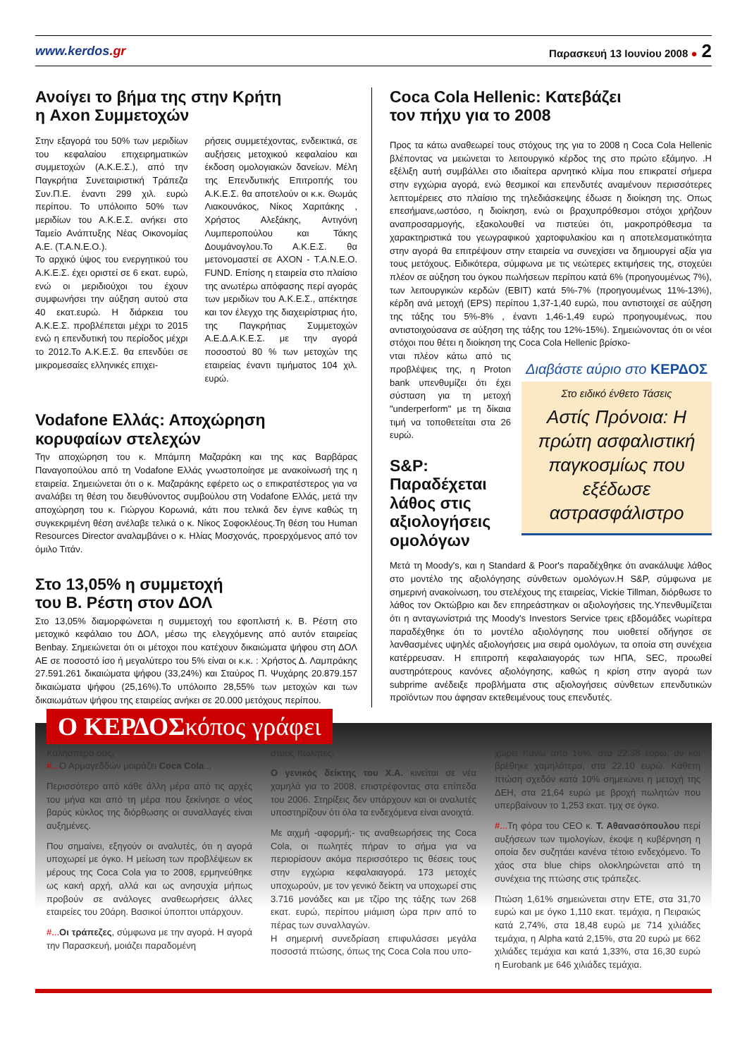www.kerdos.gr
Παρασκευή 13 Ιουνίου 2008 ● 2
Ανοίγει το βήμα της στην Κρήτη
η Axon Συμμετοχών
Στην εξαγορά του 50% των μεριδίων του κεφαλαίου επιχειρηματικών συμμετοχών (Α.Κ.Ε.Σ.), από την Παγκρήτια Συνεταιριστική Τράπεζα Συν.Π.Ε. έναντι 299 χιλ. ευρώ περίπου. Το υπόλοιπο 50% των μεριδίων του Α.Κ.Ε.Σ. ανήκει στο Ταμείο Ανάπτυξης Νέας Οικονομίας Α.Ε. (Τ.Α.Ν.Ε.Ο.).
Το αρχικό ύψος του ενεργητικού του Α.Κ.Ε.Σ. έχει οριστεί σε 6 εκατ. ευρώ, ενώ οι μεριδιούχοι του έχουν συμφωνήσει την αύξηση αυτού στα 40 εκατ.ευρώ. Η διάρκεια του Α.Κ.Ε.Σ. προβλέπεται μέχρι το 2015 ενώ η επενδυτική του περίοδος μέχρι το 2012.Το Α.Κ.Ε.Σ. θα επενδύει σε μικρομεσαίες ελληνικές επιχει-
ρήσεις συμμετέχοντας, ενδεικτικά, σε αυξήσεις μετοχικού κεφαλαίου και έκδοση ομολογιακών δανείων. Μέλη της Επενδυτικής Επιτροπής του Α.Κ.Ε.Σ. θα αποτελούν οι κ.κ. Θωμάς Λιακουνάκος, Νίκος Χαριτάκης , Χρήστος Αλεξάκης, Αντιγόνη Λυμπεροπούλου και Τάκης Δουμάνογλου.Το Α.Κ.Ε.Σ. θα μετονομαστεί σε AXON - Τ.Α.Ν.Ε.Ο. FUND. Επίσης η εταιρεία στο πλαίσιο της ανωτέρω απόφασης περί αγοράς των μεριδίων του Α.Κ.Ε.Σ., απέκτησε και τον έλεγχο της διαχειρίστριας ήτο, της Παγκρήτιας Συμμετοχών Α.Ε.Δ.Α.Κ.Ε.Σ. με την αγορά ποσοστού 80 % των μετοχών της εταιρείας έναντι τιμήματος 104 χιλ. ευρώ.
Vodafone Ελλάς: Αποχώρηση
κορυφαίων στελεχών
Την αποχώρηση του κ. Μπάμπη Μαζαράκη και της κας Βαρβάρας Παναγοπούλου από τη Vodafone Ελλάς γνωστοποίησε με ανακοίνωσή της η εταιρεία. Σημειώνεται ότι ο κ. Μαζαράκης εφέρετο ως ο επικρατέστερος για να αναλάβει τη θέση του διευθύνοντος συμβούλου στη Vodafone Ελλάς, μετά την αποχώρηση του κ. Γιώργου Κορωνιά, κάτι που τελικά δεν έγινε καθώς τη συγκεκριμένη θέση ανέλαβε τελικά ο κ. Νίκος Σοφοκλέους.Τη θέση του Human Resources Director αναλαμβάνει ο κ. Ηλίας Μοσχονάς, προερχόμενος από τον όμιλο Τιτάν.
Στο 13,05% η συμμετοχή
του Β. Ρέστη στον ΔΟΛ
Στο 13,05% διαμορφώνεται η συμμετοχή του εφοπλιστή κ. Β. Ρέστη στο μετοχικό κεφάλαιο του ΔΟΛ, μέσω της ελεγχόμενης από αυτόν εταιρείας Benbay. Σημειώνεται ότι οι μέτοχοι που κατέχουν δικαιώματα ψήφου στη ΔΟΛ ΑΕ σε ποσοστό ίσο ή μεγαλύτερο του 5% είναι οι κ.κ. : Χρήστος Δ. Λαμπράκης 27.591.261 δικαιώματα ψήφου (33,24%) και Σταύρος Π. Ψυχάρης 20.879.157 δικαιώματα ψήφου (25,16%).Το υπόλοιπο 28,55% των μετοχών και των δικαιωμάτων ψήφου της εταιρείας ανήκει σε 20.000 μετόχους περίπου.
Coca Cola Hellenic: Κατεβάζει
τον πήχυ για το 2008
Προς τα κάτω αναθεωρεί τους στόχους της για το 2008 η Coca Cola Hellenic βλέποντας να μειώνεται το λειτουργικό κέρδος της στο πρώτο εξάμηνο. .Η εξέλιξη αυτή συμβάλλει στο ιδιαίτερα αρνητικό κλίμα που επικρατεί σήμερα στην εγχώρια αγορά, ενώ θεσμικοί και επενδυτές αναμένουν περισσότερες λεπτομέρειες στο πλαίσιο της τηλεδιάσκεψης έδωσε η διοίκηση της. Οπως επεσήμανε,ωστόσο, η διοίκηση, ενώ οι βραχυπρόθεσμοι στόχοι χρήζουν αναπροσαρμογής, εξακολουθεί να πιστεύει ότι, μακροπρόθεσμα τα χαρακτηριστικά του γεωγραφικού χαρτοφυλακίου και η αποτελεσματικότητα στην αγορά θα επιτρέψουν στην εταιρεία να συνεχίσει να δημιουργεί αξία για τους μετόχους. Ειδικότερα, σύμφωνα με τις νεώτερες εκτιμήσεις της, στοχεύει πλέον σε αύξηση του όγκου πωλήσεων περίπου κατά 6% (προηγουμένως 7%), των λειτουργικών κερδών (EBIT) κατά 5%-7% (προηγουμένως 11%-13%), κέρδη ανά μετοχή (EPS) περίπου 1,37-1,40 ευρώ, που αντιστοιχεί σε αύξηση της τάξης του 5%-8% , έναντι 1,46-1,49 ευρώ προηγουμένως, που αντιστοιχούσανα σε αύξηση της τάξης του 12%-15%). Σημειώνοντας ότι οι νέοι στόχοι που θέτει η διοίκηση της Coca Cola Hellenic βρίσκο-
Διαβάστε αύριο στο ΚΕΡΔΟΣ
Στο ειδικό ένθετο Τάσεις
Αστίς Πρόνοια: Η πρώτη ασφαλιστική παγκοσμίως που εξέδωσε αστρασφάλιστρο
νται πλέον κάτω από τις προβλέψεις της, η Proton bank υπενθυμίζει ότι έχει σύσταση για τη μετοχή "underperform" με τη δίκαια τιμή να τοποθετείται στα 26 ευρώ.
S&P: Παραδέχεται λάθος στις αξιολογήσεις ομολόγων
Μετά τη Moody's, και η Standard & Poor's παραδέχθηκε ότι ανακάλυψε λάθος στο μοντέλο της αξιολόγησης σύνθετων ομολόγων.Η S&P, σύμφωνα με σημερινή ανακοίνωση, του στελέχους της εταιρείας, Vickie Tillman, διόρθωσε το λάθος τον Οκτώβριο και δεν επηρεάστηκαν οι αξιολογήσεις της.Υπενθυμίζεται ότι η ανταγωνίστριά της Moody's Investors Service τρεις εβδομάδες νωρίτερα παραδέχθηκε ότι το μοντέλο αξιολόγησης που υιοθετεί οδήγησε σε λανθασμένες υψηλές αξιολογήσεις μια σειρά ομολόγων, τα οποία στη συνέχεια κατέρρευσαν. Η επιτροπή κεφαλαιαγοράς των ΗΠΑ, SEC, προωθεί αυστηρότερους κανόνες αξιολόγησης, καθώς η κρίση στην αγορά των subprime ανέδειξε προβλήματα στις αξιολογήσεις σύνθετων επενδυτικών προϊόντων που άφησαν εκτεθειμένους τους επενδυτές.
Ο ΚΕΡΔΟΣκόπος γράφει
Καλησπέρα σας,
#... Ο Αρμαγεδδών μοιράζει Coca Cola...
Περισσότερο από κάθε άλλη μέρα από τις αρχές του μήνα και από τη μέρα που ξεκίνησε ο νέος βαρύς κύκλος της διόρθωσης οι συναλλαγές είναι αυξημένες.
Που σημαίνει, εξηγούν οι αναλυτές, ότι η αγορά υποχωρεί με όγκο. Η μείωση των προβλέψεων εκ μέρους της Coca Cola για το 2008, ερμηνεύθηκε ως κακή αρχή, αλλά και ως ανησυχία μήπως προβούν σε ανάλογες αναθεωρήσεις άλλες εταιρείες του 20άρη. Βασικοί ύποπτοι υπάρχουν.
#... Οι τράπεζες, σύμφωνα με την αγορά. Η αγορά την Παρασκευή, μοιάζει παραδομένη
στους πωλητές.
Ο γενικός δείκτης του Χ.Α. κινείται σε νέα χαμηλά για το 2008, επιστρέφοντας στα επίπεδα του 2006. Στηρίξεις δεν υπάρχουν και οι αναλυτές υποστηρίζουν ότι όλα τα ενδεχόμενα είναι ανοιχτά.
Με αιχμή -αφορμή;- τις αναθεωρήσεις της Coca Cola, οι πωλητές πήραν το σήμα για να περιορίσουν ακόμα περισσότερο τις θέσεις τους στην εγχώρια κεφαλαιαγορά. 173 μετοχές υποχωρούν, με τον γενικό δείκτη να υποχωρεί στις 3.716 μονάδες και με τζίρο της τάξης των 268 εκατ. ευρώ, περίπου μιάμιση ώρα πριν από το πέρας των συναλλαγών.
Η σημερινή συνεδρίαση επιφυλάσσει μεγάλα ποσοστά πτώσης, όπως της Coca Cola που υπο-
χωρεί πάνω από 16%, στα 22,38 ευρώ, αν και βρέθηκε χαμηλότερα, στα 22,10 ευρώ. Κάθετη πτώση σχεδόν κατά 10% σημειώνει η μετοχή της ΔΕΗ, στα 21,64 ευρώ με βροχή πωλητών που υπερβαίνουν το 1,253 εκατ. τμχ σε όγκο.
#... Τη φόρα του CEO κ. Τ. Αθανασόπουλου περί αυξήσεων των τιμολογίων, έκοψε η κυβέρνηση η οποία δεν συζητάει κανένα τέτοιο ενδεχόμενο. Το χάος στα blue chips ολοκληρώνεται από τη συνέχεια της πτώσης στις τράπεζες.
Πτώση 1,61% σημειώνεται στην ΕΤΕ, στα 31,70 ευρώ και με όγκο 1,110 εκατ. τεμάχια, η Πειραιώς κατά 2,74%, στα 18,48 ευρώ με 714 χιλιάδες τεμάχια, η Alpha κατά 2,15%, στα 20 ευρώ με 662 χιλιάδες τεμάχια και κατά 1,33%, στα 16,30 ευρώ η Eurobank με 646 χιλιάδες τεμάχια.